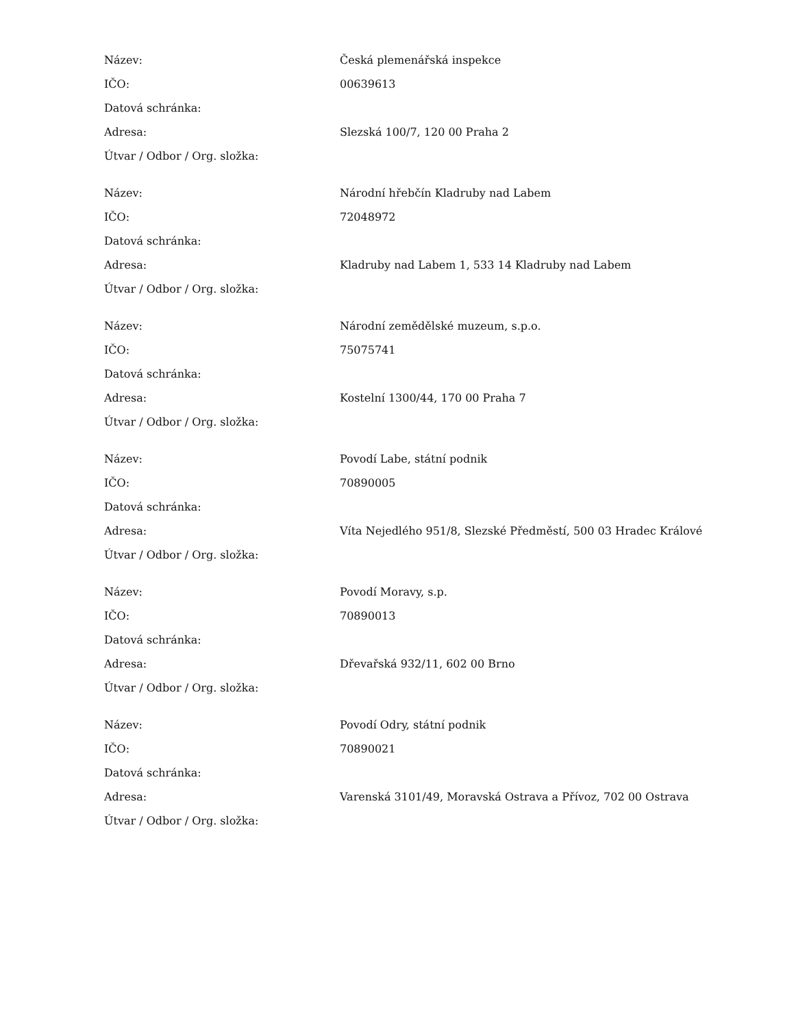| Název: | Česká plemenářská inspekce |
| IČO: | 00639613 |
| Datová schránka: | |
| Adresa: | Slezská 100/7, 120 00 Praha 2 |
| Útvar / Odbor / Org. složka: | |
| Název: | Národní hřebčín Kladruby nad Labem |
| IČO: | 72048972 |
| Datová schránka: | |
| Adresa: | Kladruby nad Labem 1, 533 14 Kladruby nad Labem |
| Útvar / Odbor / Org. složka: | |
| Název: | Národní zemědělské muzeum, s.p.o. |
| IČO: | 75075741 |
| Datová schránka: | |
| Adresa: | Kostelní 1300/44, 170 00 Praha 7 |
| Útvar / Odbor / Org. složka: | |
| Název: | Povodí Labe, státní podnik |
| IČO: | 70890005 |
| Datová schránka: | |
| Adresa: | Víta Nejedlého 951/8, Slezské Předměstí, 500 03 Hradec Králové |
| Útvar / Odbor / Org. složka: | |
| Název: | Povodí Moravy, s.p. |
| IČO: | 70890013 |
| Datová schránka: | |
| Adresa: | Dřevařská 932/11, 602 00 Brno |
| Útvar / Odbor / Org. složka: | |
| Název: | Povodí Odry, státní podnik |
| IČO: | 70890021 |
| Datová schránka: | |
| Adresa: | Varenská 3101/49, Moravská Ostrava a Přívoz, 702 00 Ostrava |
| Útvar / Odbor / Org. složka: | |